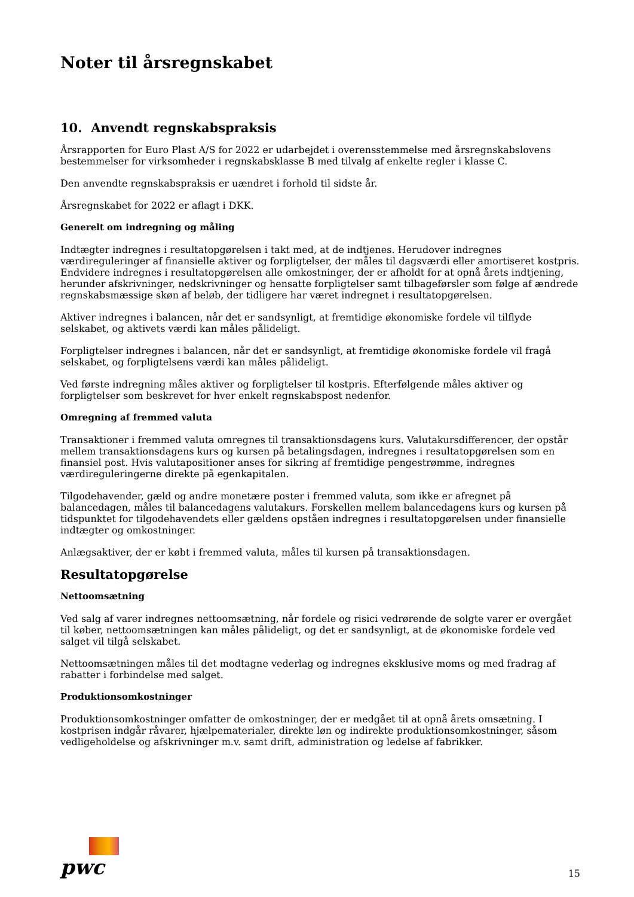Noter til årsregnskabet
10. Anvendt regnskabspraksis
Årsrapporten for Euro Plast A/S for 2022 er udarbejdet i overensstemmelse med årsregnskabslovens bestemmelser for virksomheder i regnskabsklasse B med tilvalg af enkelte regler i klasse C.
Den anvendte regnskabspraksis er uændret i forhold til sidste år.
Årsregnskabet for 2022 er aflagt i DKK.
Generelt om indregning og måling
Indtægter indregnes i resultatopgørelsen i takt med, at de indtjenes. Herudover indregnes værdireguleringer af finansielle aktiver og forpligtelser, der måles til dagsværdi eller amortiseret kostpris. Endvidere indregnes i resultatopgørelsen alle omkostninger, der er afholdt for at opnå årets indtjening, herunder afskrivninger, nedskrivninger og hensatte forpligtelser samt tilbageførsler som følge af ændrede regnskabsmæssige skøn af beløb, der tidligere har været indregnet i resultatopgørelsen.
Aktiver indregnes i balancen, når det er sandsynligt, at fremtidige økonomiske fordele vil tilflyde selskabet, og aktivets værdi kan måles pålideligt.
Forpligtelser indregnes i balancen, når det er sandsynligt, at fremtidige økonomiske fordele vil fragå selskabet, og forpligtelsens værdi kan måles pålideligt.
Ved første indregning måles aktiver og forpligtelser til kostpris. Efterfølgende måles aktiver og forpligtelser som beskrevet for hver enkelt regnskabspost nedenfor.
Omregning af fremmed valuta
Transaktioner i fremmed valuta omregnes til transaktionsdagens kurs. Valutakursdifferencer, der opstår mellem transaktionsdagens kurs og kursen på betalingsdagen, indregnes i resultatopgørelsen som en finansiel post. Hvis valutapositioner anses for sikring af fremtidige pengestrømme, indregnes værdireguleringerne direkte på egenkapitalen.
Tilgodehavender, gæld og andre monetære poster i fremmed valuta, som ikke er afregnet på balancedagen, måles til balancedagens valutakurs. Forskellen mellem balancedagens kurs og kursen på tidspunktet for tilgodehavendets eller gældens opståen indregnes i resultatopgørelsen under finansielle indtægter og omkostninger.
Anlægsaktiver, der er købt i fremmed valuta, måles til kursen på transaktionsdagen.
Resultatopgørelse
Nettoomsætning
Ved salg af varer indregnes nettoomsætning, når fordele og risici vedrørende de solgte varer er overgået til køber, nettoomsætningen kan måles pålideligt, og det er sandsynligt, at de økonomiske fordele ved salget vil tilgå selskabet.
Nettoomsætningen måles til det modtagne vederlag og indregnes eksklusive moms og med fradrag af rabatter i forbindelse med salget.
Produktionsomkostninger
Produktionsomkostninger omfatter de omkostninger, der er medgået til at opnå årets omsætning. I kostprisen indgår råvarer, hjælpematerialer, direkte løn og indirekte produktionsomkostninger, såsom vedligeholdelse og afskrivninger m.v. samt drift, administration og ledelse af fabrikker.
pwc
15